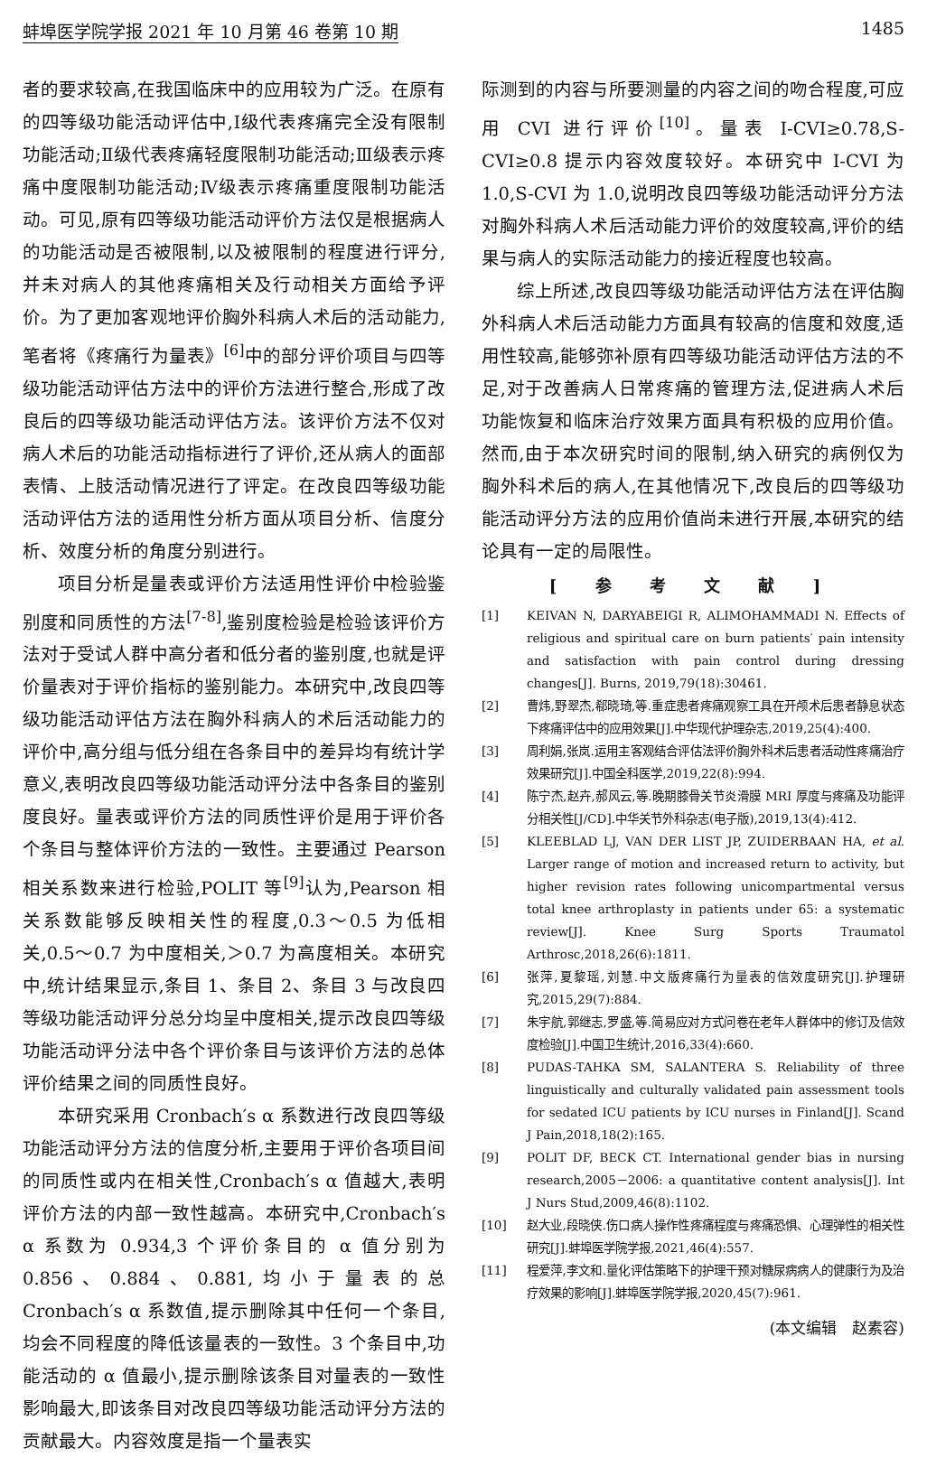蚌埠医学院学报 2021 年 10 月第 46 卷第 10 期 1485
者的要求较高,在我国临床中的应用较为广泛。在原有的四等级功能活动评估中,Ⅰ级代表疼痛完全没有限制功能活动;Ⅱ级代表疼痛轻度限制功能活动;Ⅲ级表示疼痛中度限制功能活动;Ⅳ级表示疼痛重度限制功能活动。可见,原有四等级功能活动评价方法仅是根据病人的功能活动是否被限制,以及被限制的程度进行评分,并未对病人的其他疼痛相关及行动相关方面给予评价。为了更加客观地评价胸外科病人术后的活动能力,笔者将《疼痛行为量表》<sup>[6]</sup>中的部分评价项目与四等级功能活动评估方法中的评价方法进行整合,形成了改良后的四等级功能活动评估方法。该评价方法不仅对病人术后的功能活动指标进行了评价,还从病人的面部表情、上肢活动情况进行了评定。在改良四等级功能活动评估方法的适用性分析方面从项目分析、信度分析、效度分析的角度分别进行。
项目分析是量表或评价方法适用性评价中检验鉴别度和同质性的方法<sup>[7-8]</sup>,鉴别度检验是检验该评价方法对于受试人群中高分者和低分者的鉴别度,也就是评价量表对于评价指标的鉴别能力。本研究中,改良四等级功能活动评估方法在胸外科病人的术后活动能力的评价中,高分组与低分组在各条目中的差异均有统计学意义,表明改良四等级功能活动评分法中各条目的鉴别度良好。量表或评价方法的同质性评价是用于评价各个条目与整体评价方法的一致性。主要通过 Pearson 相关系数来进行检验,POLIT 等<sup>[9]</sup>认为,Pearson 相关系数能够反映相关性的程度,0.3～0.5 为低相关,0.5～0.7 为中度相关,＞0.7 为高度相关。本研究中,统计结果显示,条目 1、条目 2、条目 3 与改良四等级功能活动评分总分均呈中度相关,提示改良四等级功能活动评分法中各个评价条目与该评价方法的总体评价结果之间的同质性良好。
本研究采用 Cronbach′s α 系数进行改良四等级功能活动评分方法的信度分析,主要用于评价各项目间的同质性或内在相关性,Cronbach′s α 值越大,表明评价方法的内部一致性越高。本研究中,Cronbach′s α 系数为 0.934,3 个评价条目的 α 值分别为 0.856、0.884、0.881,均小于量表的总 Cronbach′s α 系数值,提示删除其中任何一个条目,均会不同程度的降低该量表的一致性。3 个条目中,功能活动的 α 值最小,提示删除该条目对量表的一致性影响最大,即该条目对改良四等级功能活动评分方法的贡献最大。内容效度是指一个量表实
际测到的内容与所要测量的内容之间的吻合程度,可应用 CVI 进行评价<sup>[10]</sup>。量表 I-CVI≥0.78,S-CVI≥0.8 提示内容效度较好。本研究中 I-CVI 为 1.0,S-CVI 为 1.0,说明改良四等级功能活动评分方法对胸外科病人术后活动能力评价的效度较高,评价的结果与病人的实际活动能力的接近程度也较高。
综上所述,改良四等级功能活动评估方法在评估胸外科病人术后活动能力方面具有较高的信度和效度,适用性较高,能够弥补原有四等级功能活动评估方法的不足,对于改善病人日常疼痛的管理方法,促进病人术后功能恢复和临床治疗效果方面具有积极的应用价值。然而,由于本次研究时间的限制,纳入研究的病例仅为胸外科术后的病人,在其他情况下,改良后的四等级功能活动评分方法的应用价值尚未进行开展,本研究的结论具有一定的局限性。
[ 参 考 文 献 ]
[1] KEIVAN N, DARYABEIGI R, ALIMOHAMMADI N. Effects of religious and spiritual care on burn patients′ pain intensity and satisfaction with pain control during dressing changes[J]. Burns, 2019,79(18):30461.
[2] 曹炜,野翠杰,郗晓琦,等.重症患者疼痛观察工具在开颅术后患者静息状态下疼痛评估中的应用效果[J].中华现代护理杂志,2019,25(4):400.
[3] 周利娟,张岚.运用主客观结合评估法评价胸外科术后患者活动性疼痛治疗效果研究[J].中国全科医学,2019,22(8):994.
[4] 陈宁杰,赵卉,郝风云,等.晚期膝骨关节炎滑膜 MRI 厚度与疼痛及功能评分相关性[J/CD].中华关节外科杂志(电子版),2019,13(4):412.
[5] KLEEBLAD LJ, VAN DER LIST JP, ZUIDERBAAN HA, et al. Larger range of motion and increased return to activity, but higher revision rates following unicompartmental versus total knee arthroplasty in patients under 65: a systematic review[J]. Knee Surg Sports Traumatol Arthrosc,2018,26(6):1811.
[6] 张萍,夏黎瑶,刘慧.中文版疼痛行为量表的信效度研究[J].护理研究,2015,29(7):884.
[7] 朱宇航,郭继志,罗盛,等.简易应对方式问卷在老年人群体中的修订及信效度检验[J].中国卫生统计,2016,33(4):660.
[8] PUDAS-TAHKA SM, SALANTERA S. Reliability of three linguistically and culturally validated pain assessment tools for sedated ICU patients by ICU nurses in Finland[J]. Scand J Pain,2018,18(2):165.
[9] POLIT DF, BECK CT. International gender bias in nursing research,2005－2006: a quantitative content analysis[J]. Int J Nurs Stud,2009,46(8):1102.
[10] 赵大业,段晓侠.伤口病人操作性疼痛程度与疼痛恐惧、心理弹性的相关性研究[J].蚌埠医学院学报,2021,46(4):557.
[11] 程爱萍,李文和.量化评估策略下的护理干预对糖尿病病人的健康行为及治疗效果的影响[J].蚌埠医学院学报,2020,45(7):961.
(本文编辑　赵素容)